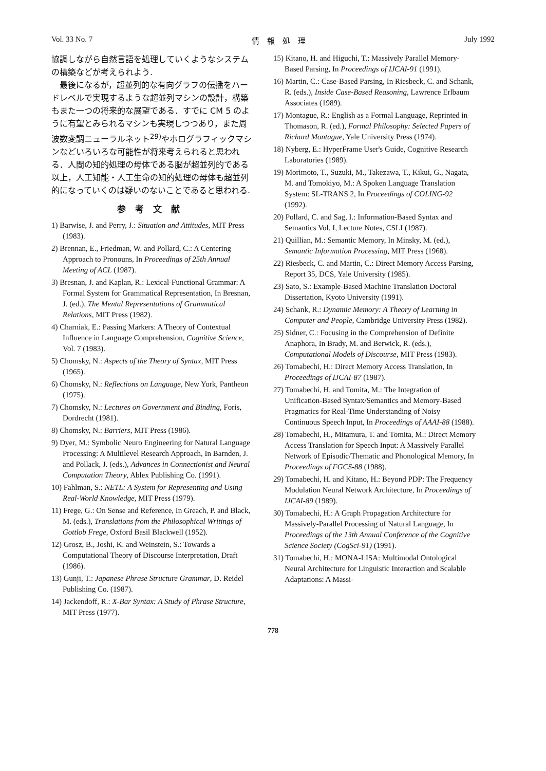Vol. 33 No. 7 情　報　処　理 July 1992
協調しながら自然言語を処理していくようなシステムの構築などが考えられよう.
　最後になるが，超並列的な有向グラフの伝播をハードレベルで実現するような超並列マシンの設計，構築もまた一つの将来的な展望である．すでに CM 5 のように有望とみられるマシンも実現しつつあり，また周波数変調ニューラルネット<sup>29)</sup>やホログラフィックマシンなどいろいろな可能性が将来考えられると思われる．人間の知的処理の母体である脳が超並列的である以上，人工知能・人工生命の知的処理の母体も超並列的になっていくのは疑いのないことであると思われる.
参考文献
1) Barwise, J. and Perry, J.: Situation and Attitudes, MIT Press (1983).
2) Brennan, E., Friedman, W. and Pollard, C.: A Centering Approach to Pronouns, In Proceedings of 25th Annual Meeting of ACL (1987).
3) Bresnan, J. and Kaplan, R.: Lexical-Functional Grammar: A Formal System for Grammatical Representation, In Bresnan, J. (ed.), The Mental Representations of Grammatical Relations, MIT Press (1982).
4) Charniak, E.: Passing Markers: A Theory of Contextual Influence in Language Comprehension, Cognitive Science, Vol. 7 (1983).
5) Chomsky, N.: Aspects of the Theory of Syntax, MIT Press (1965).
6) Chomsky, N.: Reflections on Language, New York, Pantheon (1975).
7) Chomsky, N.: Lectures on Government and Binding, Foris, Dordrecht (1981).
8) Chomsky, N.: Barriers, MIT Press (1986).
9) Dyer, M.: Symbolic Neuro Engineering for Natural Language Processing: A Multilevel Research Approach, In Barnden, J. and Pollack, J. (eds.), Advances in Connectionist and Neural Computation Theory, Ablex Publishing Co. (1991).
10) Fahlman, S.: NETL: A System for Representing and Using Real-World Knowledge, MIT Press (1979).
11) Frege, G.: On Sense and Reference, In Greach, P. and Black, M. (eds.), Translations from the Philosophical Writings of Gottlob Frege, Oxford Basil Blackwell (1952).
12) Grosz, B., Joshi, K. and Weinstein, S.: Towards a Computational Theory of Discourse Interpretation, Draft (1986).
13) Gunji, T.: Japanese Phrase Structure Grammar, D. Reidel Publishing Co. (1987).
14) Jackendoff, R.: X-Bar Syntax: A Study of Phrase Structure, MIT Press (1977).
15) Kitano, H. and Higuchi, T.: Massively Parallel Memory-Based Parsing, In Proceedings of IJCAI-91 (1991).
16) Martin, C.: Case-Based Parsing, In Riesbeck, C. and Schank, R. (eds.), Inside Case-Based Reasoning, Lawrence Erlbaum Associates (1989).
17) Montague, R.: English as a Formal Language, Reprinted in Thomason, R. (ed.), Formal Philosophy: Selected Papers of Richard Montague, Yale University Press (1974).
18) Nyberg, E.: HyperFrame User's Guide, Cognitive Research Laboratories (1989).
19) Morimoto, T., Suzuki, M., Takezawa, T., Kikui, G., Nagata, M. and Tomokiyo, M.: A Spoken Language Translation System: SL-TRANS 2, In Proceedings of COLING-92 (1992).
20) Pollard, C. and Sag, I.: Information-Based Syntax and Semantics Vol. I, Lecture Notes, CSLI (1987).
21) Quillian, M.: Semantic Memory, In Minsky, M. (ed.), Semantic Information Processing, MIT Press (1968).
22) Riesbeck, C. and Martin, C.: Direct Memory Access Parsing, Report 35, DCS, Yale University (1985).
23) Sato, S.: Example-Based Machine Translation Doctoral Dissertation, Kyoto University (1991).
24) Schank, R.: Dynamic Memory: A Theory of Learning in Computer and People, Cambridge University Press (1982).
25) Sidner, C.: Focusing in the Comprehension of Definite Anaphora, In Brady, M. and Berwick, R. (eds.), Computational Models of Discourse, MIT Press (1983).
26) Tomabechi, H.: Direct Memory Access Translation, In Proceedings of IJCAI-87 (1987).
27) Tomabechi, H. and Tomita, M.: The Integration of Unification-Based Syntax/Semantics and Memory-Based Pragmatics for Real-Time Understanding of Noisy Continuous Speech Input, In Proceedings of AAAI-88 (1988).
28) Tomabechi, H., Mitamura, T. and Tomita, M.: Direct Memory Access Translation for Speech Input: A Massively Parallel Network of Episodic/Thematic and Phonological Memory, In Proceedings of FGCS-88 (1988).
29) Tomabechi, H. and Kitano, H.: Beyond PDP: The Frequency Modulation Neural Network Architecture, In Proceedings of IJCAI-89 (1989).
30) Tomabechi, H.: A Graph Propagation Architecture for Massively-Parallel Processing of Natural Language, In Proceedings of the 13th Annual Conference of the Cognitive Science Society (CogSci-91) (1991).
31) Tomabechi, H.: MONA-LISA: Multimodal Ontological Neural Architecture for Linguistic Interaction and Scalable Adaptations: A Massi-
778